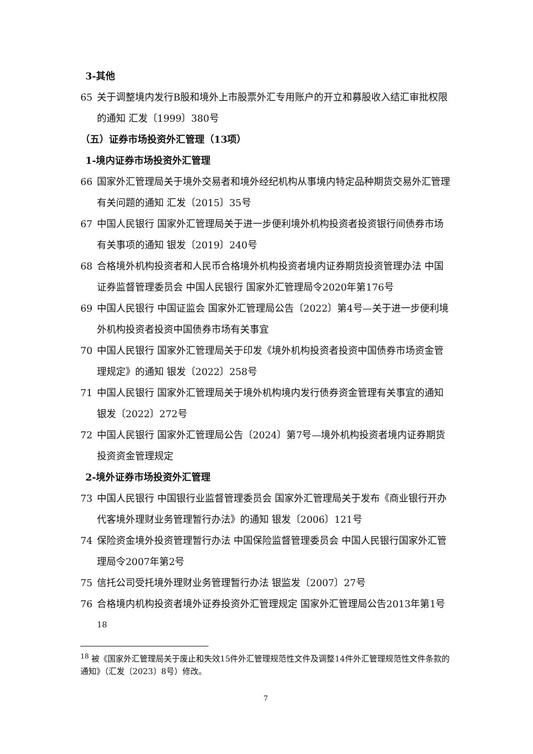3-其他
65 关于调整境内发行B股和境外上市股票外汇专用账户的开立和募股收入结汇审批权限的通知 汇发〔1999〕380号
（五）证券市场投资外汇管理（13项）
1-境内证券市场投资外汇管理
66 国家外汇管理局关于境外交易者和境外经纪机构从事境内特定品种期货交易外汇管理有关问题的通知 汇发〔2015〕35号
67 中国人民银行 国家外汇管理局关于进一步便利境外机构投资者投资银行间债券市场有关事项的通知 银发〔2019〕240号
68 合格境外机构投资者和人民币合格境外机构投资者境内证券期货投资管理办法 中国证券监督管理委员会 中国人民银行 国家外汇管理局令2020年第176号
69 中国人民银行 中国证监会 国家外汇管理局公告〔2022〕第4号—关于进一步便利境外机构投资者投资中国债券市场有关事宜
70 中国人民银行 国家外汇管理局关于印发《境外机构投资者投资中国债券市场资金管理规定》的通知 银发〔2022〕258号
71 中国人民银行 国家外汇管理局关于境外机构境内发行债券资金管理有关事宜的通知 银发〔2022〕272号
72 中国人民银行 国家外汇管理局公告〔2024〕第7号—境外机构投资者境内证券期货投资资金管理规定
2-境外证券市场投资外汇管理
73 中国人民银行 中国银行业监督管理委员会 国家外汇管理局关于发布《商业银行开办代客境外理财业务管理暂行办法》的通知 银发〔2006〕121号
74 保险资金境外投资管理暂行办法 中国保险监督管理委员会 中国人民银行国家外汇管理局令2007年第2号
75 信托公司受托境外理财业务管理暂行办法 银监发〔2007〕27号
76 合格境内机构投资者境外证券投资外汇管理规定 国家外汇管理局公告2013年第1号<sup>18</sup>
<sup>18</sup> 被《国家外汇管理局关于废止和失效15件外汇管理规范性文件及调整14件外汇管理规范性文件条款的通知》（汇发〔2023〕8号）修改。
7